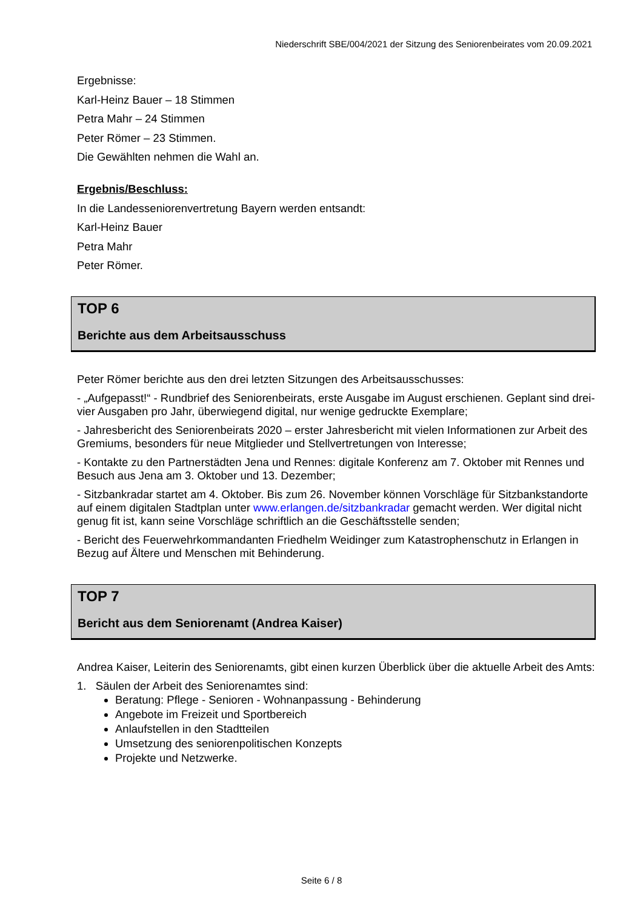Niederschrift SBE/004/2021 der Sitzung des Seniorenbeirates vom 20.09.2021
Ergebnisse:
Karl-Heinz Bauer – 18 Stimmen
Petra Mahr – 24 Stimmen
Peter Römer – 23 Stimmen.
Die Gewählten nehmen die Wahl an.
Ergebnis/Beschluss:
In die Landesseniorenvertretung Bayern werden entsandt:
Karl-Heinz Bauer
Petra Mahr
Peter Römer.
TOP 6
Berichte aus dem Arbeitsausschuss
Peter Römer berichte aus den drei letzten Sitzungen des Arbeitsausschusses:
- „Aufgepasst!“ - Rundbrief des Seniorenbeirats, erste Ausgabe im August erschienen. Geplant sind drei-vier Ausgaben pro Jahr, überwiegend digital, nur wenige gedruckte Exemplare;
- Jahresbericht des Seniorenbeirats 2020 – erster Jahresbericht mit vielen Informationen zur Arbeit des Gremiums, besonders für neue Mitglieder und Stellvertretungen von Interesse;
- Kontakte zu den Partnerstädten Jena und Rennes: digitale Konferenz am 7. Oktober mit Rennes und Besuch aus Jena am 3. Oktober und 13. Dezember;
- Sitzbankradar startet am 4. Oktober. Bis zum 26. November können Vorschläge für Sitzbankstandorte auf einem digitalen Stadtplan unter www.erlangen.de/sitzbankradar gemacht werden. Wer digital nicht genug fit ist, kann seine Vorschläge schriftlich an die Geschäftsstelle senden;
- Bericht des Feuerwehrkommandanten Friedhelm Weidinger zum Katastrophenschutz in Erlangen in Bezug auf Ältere und Menschen mit Behinderung.
TOP 7
Bericht aus dem Seniorenamt (Andrea Kaiser)
Andrea Kaiser, Leiterin des Seniorenamts, gibt einen kurzen Überblick über die aktuelle Arbeit des Amts:
1. Säulen der Arbeit des Seniorenamtes sind:
Beratung: Pflege - Senioren - Wohnanpassung - Behinderung
Angebote im Freizeit und Sportbereich
Anlaufstellen in den Stadtteilen
Umsetzung des seniorenpolitischen Konzepts
Projekte und Netzwerke.
Seite 6 / 8